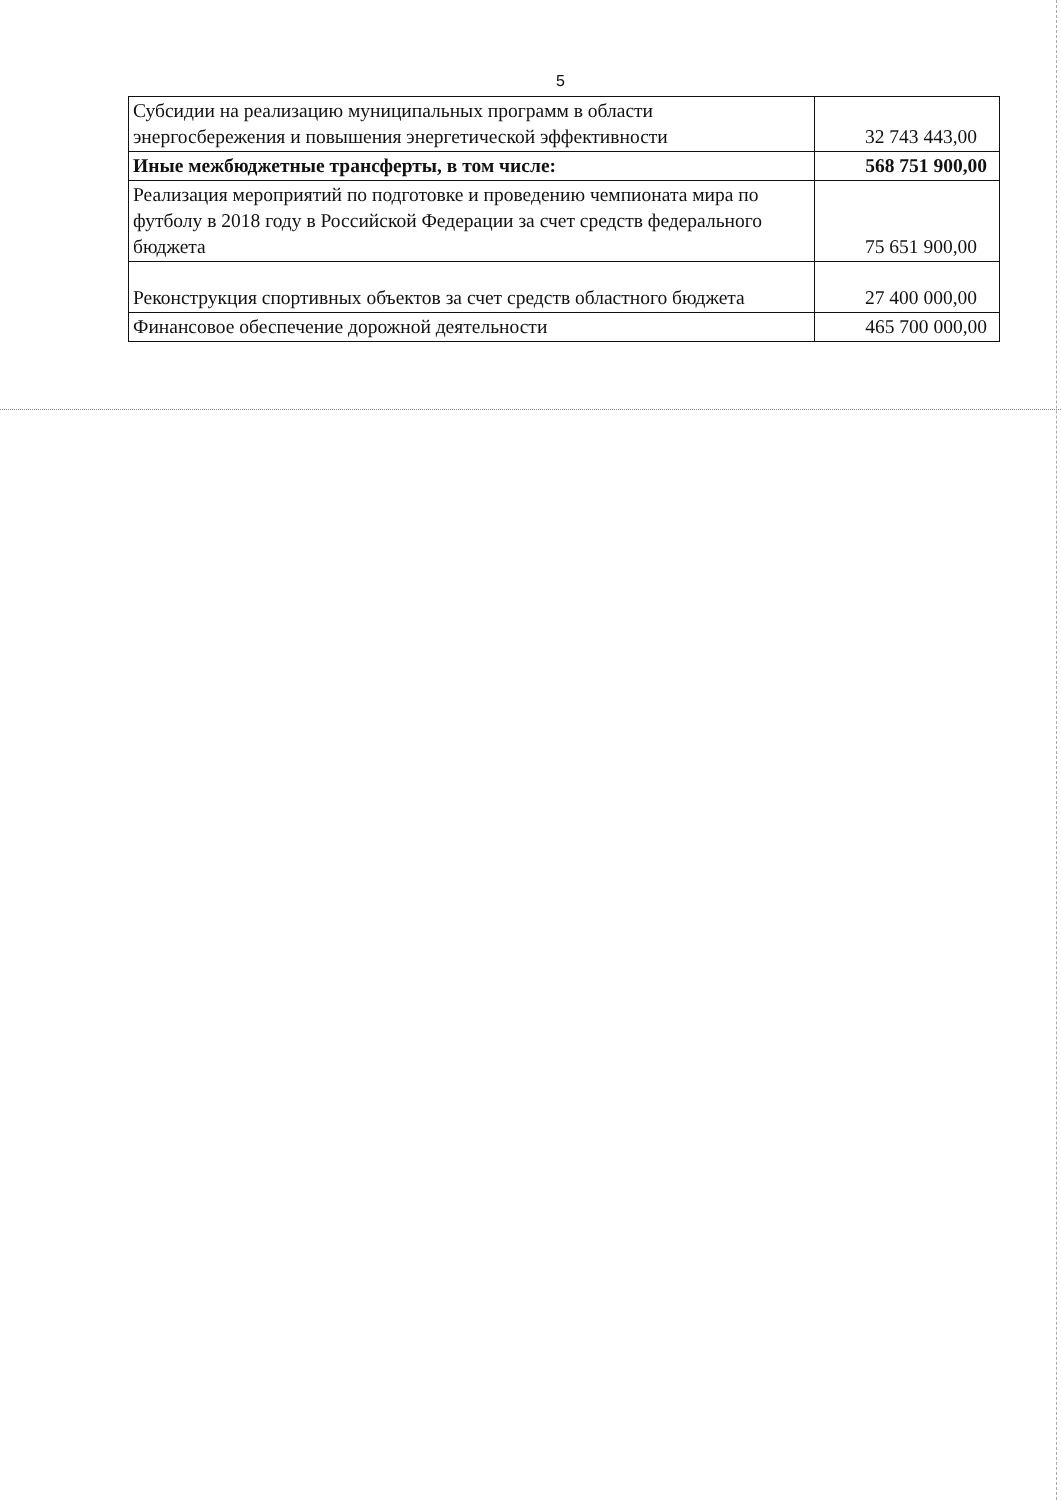5
| Субсидии на реализацию муниципальных программ в области энергосбережения и повышения энергетической эффективности | 32 743 443,00 |
| Иные межбюджетные трансферты, в том числе: | 568 751 900,00 |
| Реализация мероприятий по подготовке и проведению чемпионата мира по футболу в 2018 году в Российской Федерации за счет средств федерального бюджета | 75 651 900,00 |
| Реконструкция спортивных объектов за счет средств областного бюджета | 27 400 000,00 |
| Финансовое обеспечение дорожной деятельности | 465 700 000,00 |